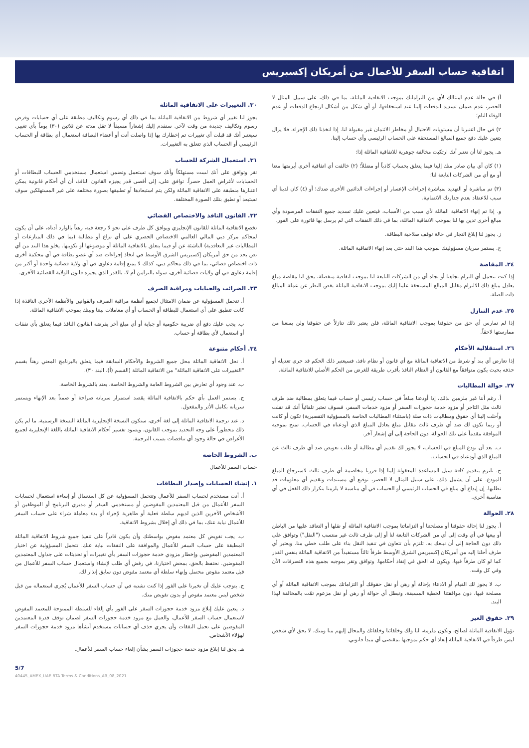اتفاقية حساب السفر للأعمال من أمريكان إكسبريس
أ) في حالة عدم امتثالك لأي من التزاماتك بموجب الاتفاقية الماثلة، بما في ذلك، على سبيل المثال لا الحصر، عدم ضمان تسديد الدفعات إلينا عند استحقاقها، أو أي شكل من أشكال ارتجاع الدفعات أو عدم الوفاء التام؛
٢) في حال اعتبرنا أن مستويات الاحتيال أو مخاطر الائتمان غير مقبولة لنا. إذا اتخذنا ذلك الإجراء، فلا يزال يتعين عليك دفع جميع المبالغ المستحقة على الحساب الرئيسي وأي حساب إلينا.
هـ. يجوز لنا أن نعتبر أنك ارتكبت مخالفة جوهرية للاتفاقية الماثلة إذا:
(١) كان أي بيان صادر منك إلينا فيما يتعلق بحساب كاذباً أو مضللاً؛ (٢) خالفت أي اتفاقية أخرى أبرمتها معنا أو مع أي من الشركات التابعة لنا؛
(٣) تم مباشرة أو التهديد بمباشرة إجراءات الإعسار أو إجراءات الدائنين الأخرى ضدك؛ أو (٤) كان لدينا أي سبب للاعتقاد بعدم جدارتك الائتمانية.
و. إذا تم إنهاء الاتفاقية الماثلة لأي سبب من الأسباب، فيتعين عليك تسديد جميع النفقات المرصودة وأي مبالغ أخرى تدين بها لنا بموجب الاتفاقية الماثلة، بما في ذلك النفقات التي لم يرسل بها فاتورة على الفور.
ز. يجوز لنا إبلاغ التجار في حالة توقف صلاحية البطاقة.
ح. يستمر سريان مسؤوليتك بموجب هذا البند حتى بعد إنهاء الاتفاقية الماثلة.
٢٤. المقاصة
إذا كنت تتحمل أي التزام تجاهنا أو تجاه أي من الشركات التابعة لنا بموجب اتفاقية منفصلة، يحق لنا مقاصة مبلغ يعادل مبلغ ذلك الالتزام مقابل المبالغ المستحقة علينا إليك بموجب الاتفاقية الماثلة بغض النظر عن عملة المبالغ ذات الصلة.
٢٥. عدم التنازل
إذا لم نمارس أي حق من حقوقنا بموجب الاتفاقية الماثلة، فلن يعتبر ذلك تنازلاً عن حقوقنا ولن يمنعنا من ممارستها لاحقاً.
٢٦. استقلالية الأحكام
إذا تعارض أي بند أو شرط من الاتفاقية الماثلة مع أي قانون أو نظام نافذ، فسيعتبر ذلك الحكم قد جرى تعديله أو حذفه بحيث يكون متوافقاً مع القانون أو النظام النافذ بأقرب طريقة للغرض من الحكم الأصلي للاتفاقية الماثلة.
٢٧. حوالة المطالبات
أ. رغم أننا غير ملزمين بذلك، إذا أودعنا مبلغاً في حساب رئيسي أو حساب فيما يتعلق بمطالبة ضد طرف ثالث مثل التاجر أو مزود خدمة حجوزات السفر أو مزود خدمات السفر، فسوف نعتبر تلقائياً أنك قد نقلت وأحلت إلينا أي حقوق ومطالبات ذات صلة (باستثناء المطالبات الخاصة بالمسؤولية التقصيرية) تكون أو كانت أو ربما تكون لك ضد أي طرف ثالث مقابل مبلغ يعادل المبلغ الذي أودعناه في الحساب. تمنح بموجبه الموافقة مقدماً على تلك الحوالة، دون الحاجة إلى أي إشعار آخر.
ب. بعد أن نودع المبلغ في الحساب، لا يجوز لك تقديم أي مطالبة أو طلب تعويض ضد أي طرف ثالث عن المبلغ الذي أودعناه في الحساب.
ج. تلتزم بتقديم كافة سبل المساعدة المعقولة إلينا إذا قررنا مخاصمة أي طرف ثالث لاسترجاع المبلغ المودع. على أن يشمل ذلك، على سبيل المثال لا الحصر، توقيع أي مستندات وتقديم أي معلومات قد نطلبها. إن إيداع أي مبلغ في الحساب الرئيسي أو الحساب في أي مناسبة لا يلزمنا بتكرار ذلك الفعل في أي مناسبة أخرى.
٢٨. الحوالة
أ. يجوز لنا إحالة حقوقنا أو مصلحتنا أو التزاماتنا بموجب الاتفاقية الماثلة أو نقلها أو التعاقد عليها من الباطن أو بيعها في أي وقت إلى أي من الشركات التابعة لنا أو إلى طرف ثالث غير منتسب ("النقل") وتوافق على ذلك دون الحاجة إلى أن نبلغك به. تلتزم بأن تتعاون في تنفيذ النقل بناء على طلب خطي منا. ويعتبر أي طرف أحلنا إليه من أمريكان إكسبريس الشرق الأوسط طرفاً ثالثاً مستفيداً من الاتفاقية الماثلة بنفس القدر كما لو كان طرفاً فيها، ويكون له الحق في إنفاذ أحكامها. وتوافق وتقر بموجبه بجميع هذه التصرفات الآن وفي كل وقت.
ب. لا يجوز لك القيام أو الادعاء بإحالة أو رهن أو نقل حقوقك أو التزاماتك بموجب الاتفاقية الماثلة أو أي مصلحة فيها، دون موافقتنا الخطية المسبقة، وتبطل أي حوالة أو رهن أو نقل مزعوم تمّت بالمخالفة لهذا البند.
٢٩. حقوق الغير
تؤول الاتفاقية الماثلة لصالح، وتكون ملزمة، لنا ولك وخلفائنا وخلفائك والمحال إليهم منا ومنك. لا يحق لأي شخص ليس طرفاً في الاتفاقية الماثلة إنفاذ أي حكم بموجبها بمقتضى أي مبدأ قانوني.
٣٠. التغييرات على الاتفاقية الماثلة
يجوز لنا تغيير أي شروط من الاتفاقية الماثلة بما في ذلك أي رسوم وتكاليف مطبقة على أي حسابات وفرض رسوم وتكاليف جديدة من وقت لآخر. سنقدم إليك إشعاراً مسبقاً لا تقل مدته عن ثلاثين (٣٠) يوماً بأي تغيير. سيعتبر أنك قد قبلت أي تغييرات تم إخطارك بها إذا واصلت أنت أو أعضاء البطاقة استعمال أي بطاقة أو الحساب الرئيسي أو الحساب الذي تتعلق به التغييرات.
٣١. استعمال الشركة للحساب
تقر وتوافق على أنك لست مستهلكاً وأنك سوف تستعمل وتضمن استعمال مستخدمي الحساب للبطاقات أو الحسابات لأغراض العمل حصراً. توافق على، إلى أقصى قدر يجيزه القانون النافذ، أن أي أحكام قانونية يمكن اعتبارها منطبقة على الاتفاقية الماثلة ولكن يتم استبعادها أو تطبيقها بصورة مختلفة على غير المستهلكين سوف تستبعد أو تطبق بتلك الصورة المختلفة.
٣٢. القانون النافذ والاختصاص القضائي
تخضع الاتفاقية الماثلة للقانون الإنجليزي ويوافق كل طرف على نحو لا رجعة فيه، رهناً بالوارد أدناه، على أن يكون لمحاكم مركز دبي المالي العالمي الاختصاص الحصري على أي نزاع أو مطالبة (بما في ذلك المنازعات أو المطالبات غير التعاقدية) الناشئة عن أو فيما يتعلق بالاتفاقية الماثلة أو موضوعها أو تكوينها. يخلو هذا البند من أي نص يحد من حق أمريكان إكسبريس الشرق الأوسط في اتخاذ إجراءات ضد أي عضو بطاقة في أي محكمة أخرى ذات اختصاص قضائي، بما في ذلك محاكم دبي، كذلك لا يمنع إقامة دعاوى في أي ولاية قضائية واحدة أو أكثر من إقامة دعاوى في أي ولايات قضائية أخرى، سواء بالتزامن أم لا، بالقدر الذي يجيزه قانون الولاية القضائية الأخرى.
٣٣. الضرائب والجبايات ومراقبة الصرف
أ. تتحمل المسؤولية عن ضمان الامتثال لجميع أنظمة مراقبة الصرف والقوانين والأنظمة الأخرى النافذة إذا كانت تنطبق على أي استعمال للبطاقة أو الحساب أو أي معاملات بيننا وبينك بموجب الاتفاقية الماثلة.
ب. يجب عليك دفع أي ضريبة حكومية أو جباية أو أي مبلغ آخر يفرضه القانون النافذ فيما يتعلق بأي نفقات أو استعمال لأي بطاقة أو حساب.
٣٤. أحكام متنوعة
أ. تحل الاتفاقية الماثلة محل جميع الشروط والأحكام السابقة فيما يتعلق بالبرنامج المعني رهناً بقسم "التغييرات على الاتفاقية الماثلة" من الاتفاقية الماثلة (القسم (أ)، البند ٣٠).
ب. عند وجود أي تعارض بين الشروط العامة والشروط الخاصة، يعتد بالشروط الخاصة.
ج. يستمر العمل بأي حكم بالاتفاقية الماثلة يقصد استمرار سريانه صراحة أو ضمناً بعد الإنهاء ويستمر سريانه بكامل الأثر والمفعول.
د. عند ترجمة الاتفاقية الماثلة إلى لغة أخرى، ستكون النسخة الإنجليزية الماثلة النسخة الرسمية، ما لم يكن ذلك محظوراً على وجه التحديد بموجب القانون. ويسود تفسير أحكام الاتفاقية الماثلة باللغة الإنجليزية لجميع الأغراض في حالة وجود أي تناقضات بسبب الترجمة.
ب. الشروط الخاصة
حساب السفر للأعمال
١. إنشاء الحسابات وإصدار البطاقات
أ. أنت مستخدم لحساب السفر للأعمال وتتحمل المسؤولية عن كل استعمال أو إساءة استعمال لحسابات السفر للأعمال من قبل المعتمدين المفوضين أو مستخدمي السفر أو مديري البرنامج أو الموظفين أو الأشخاص الآخرين الذين لديهم سلطة فعلية أو ظاهرية لإجراء أو بدء معاملة شراء على حساب السفر للأعمال نيابة عنك، بما في ذلك أي إخلال بشروط الاتفاقية.
ب. يجب تفويض كل معتمد مفوض بواسطتك وأن يكون قادراً على تنفيذ جميع شروط الاتفاقية الماثلة المطبقة على حساب السفر للأعمال والموافقة على النفقات نيابة عنك. تتحمل المسؤولية عن اختيار المعتمدين المفوضين وإخطار مزودي خدمة حجوزات السفر بأي تغييرات أو تحديثات على جداول المعتمدين المفوضين. نحتفظ بالحق، بمحض اختيارنا، في رفض أي طلب لإنشاء واستعمال حساب السفر للأعمال من قبل معتمد مفوض محتمل وإنهاء سلطة أي معتمد مفوض دون سابق إنذار لك.
ج. يتوجب عليك أن تخبرنا على الفور إذا كنت تشتبه في أن حساب السفر للأعمال يُجرى استعماله من قبل شخص ليس معتمد مفوض أو بدون تفويض منك.
د. يتعين عليك إبلاغ مزود خدمة حجوزات السفر على الفور بأي إلغاء للسلطة الممنوحة للمعتمد المفوض لاستعمال حساب السفر للأعمال، والعمل مع مزود خدمة حجوزات السفر لضمان توقف قدرة المعتمدين المفوضين على تحمل النفقات وأن يجري حذف أي حسابات مستخدم أنشأها مزود خدمة حجوزات السفر لهؤلاء الأشخاص.
هـ. يحق لنا إبلاغ مزود خدمة حجوزات السفر بشأن إلغاء حساب السفر للأعمال.
5/7
40445_AMEX_UAE BTA Terms & Conditions_AR_08_2021